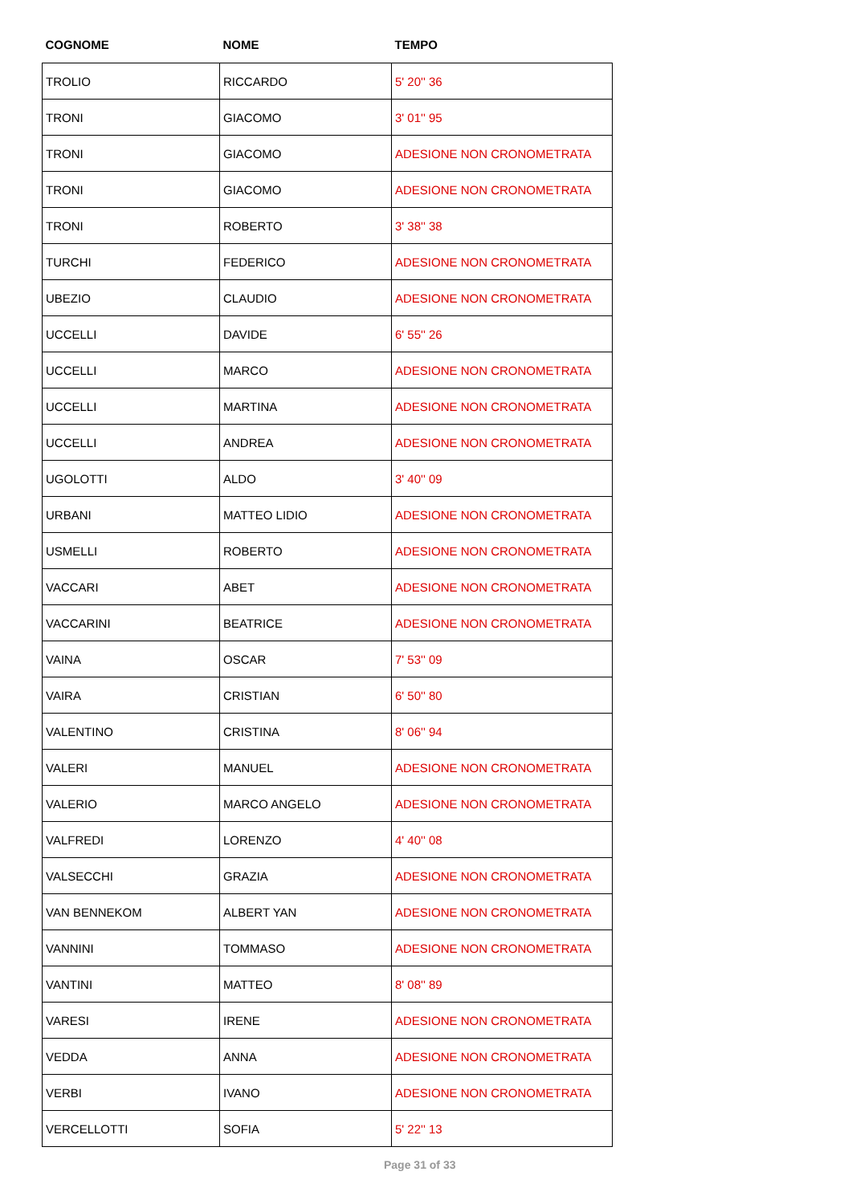| COGNOME | NOME | TEMPO |
| --- | --- | --- |
| TROLIO | RICCARDO | 5' 20'' 36 |
| TRONI | GIACOMO | 3' 01'' 95 |
| TRONI | GIACOMO | ADESIONE NON CRONOMETRATA |
| TRONI | GIACOMO | ADESIONE NON CRONOMETRATA |
| TRONI | ROBERTO | 3' 38'' 38 |
| TURCHI | FEDERICO | ADESIONE NON CRONOMETRATA |
| UBEZIO | CLAUDIO | ADESIONE NON CRONOMETRATA |
| UCCELLI | DAVIDE | 6' 55'' 26 |
| UCCELLI | MARCO | ADESIONE NON CRONOMETRATA |
| UCCELLI | MARTINA | ADESIONE NON CRONOMETRATA |
| UCCELLI | ANDREA | ADESIONE NON CRONOMETRATA |
| UGOLOTTI | ALDO | 3' 40'' 09 |
| URBANI | MATTEO LIDIO | ADESIONE NON CRONOMETRATA |
| USMELLI | ROBERTO | ADESIONE NON CRONOMETRATA |
| VACCARI | ABET | ADESIONE NON CRONOMETRATA |
| VACCARINI | BEATRICE | ADESIONE NON CRONOMETRATA |
| VAINA | OSCAR | 7' 53'' 09 |
| VAIRA | CRISTIAN | 6' 50'' 80 |
| VALENTINO | CRISTINA | 8' 06'' 94 |
| VALERI | MANUEL | ADESIONE NON CRONOMETRATA |
| VALERIO | MARCO ANGELO | ADESIONE NON CRONOMETRATA |
| VALFREDI | LORENZO | 4' 40'' 08 |
| VALSECCHI | GRAZIA | ADESIONE NON CRONOMETRATA |
| VAN BENNEKOM | ALBERT YAN | ADESIONE NON CRONOMETRATA |
| VANNINI | TOMMASO | ADESIONE NON CRONOMETRATA |
| VANTINI | MATTEO | 8' 08'' 89 |
| VARESI | IRENE | ADESIONE NON CRONOMETRATA |
| VEDDA | ANNA | ADESIONE NON CRONOMETRATA |
| VERBI | IVANO | ADESIONE NON CRONOMETRATA |
| VERCELLOTTI | SOFIA | 5' 22'' 13 |
Page 31 of 33